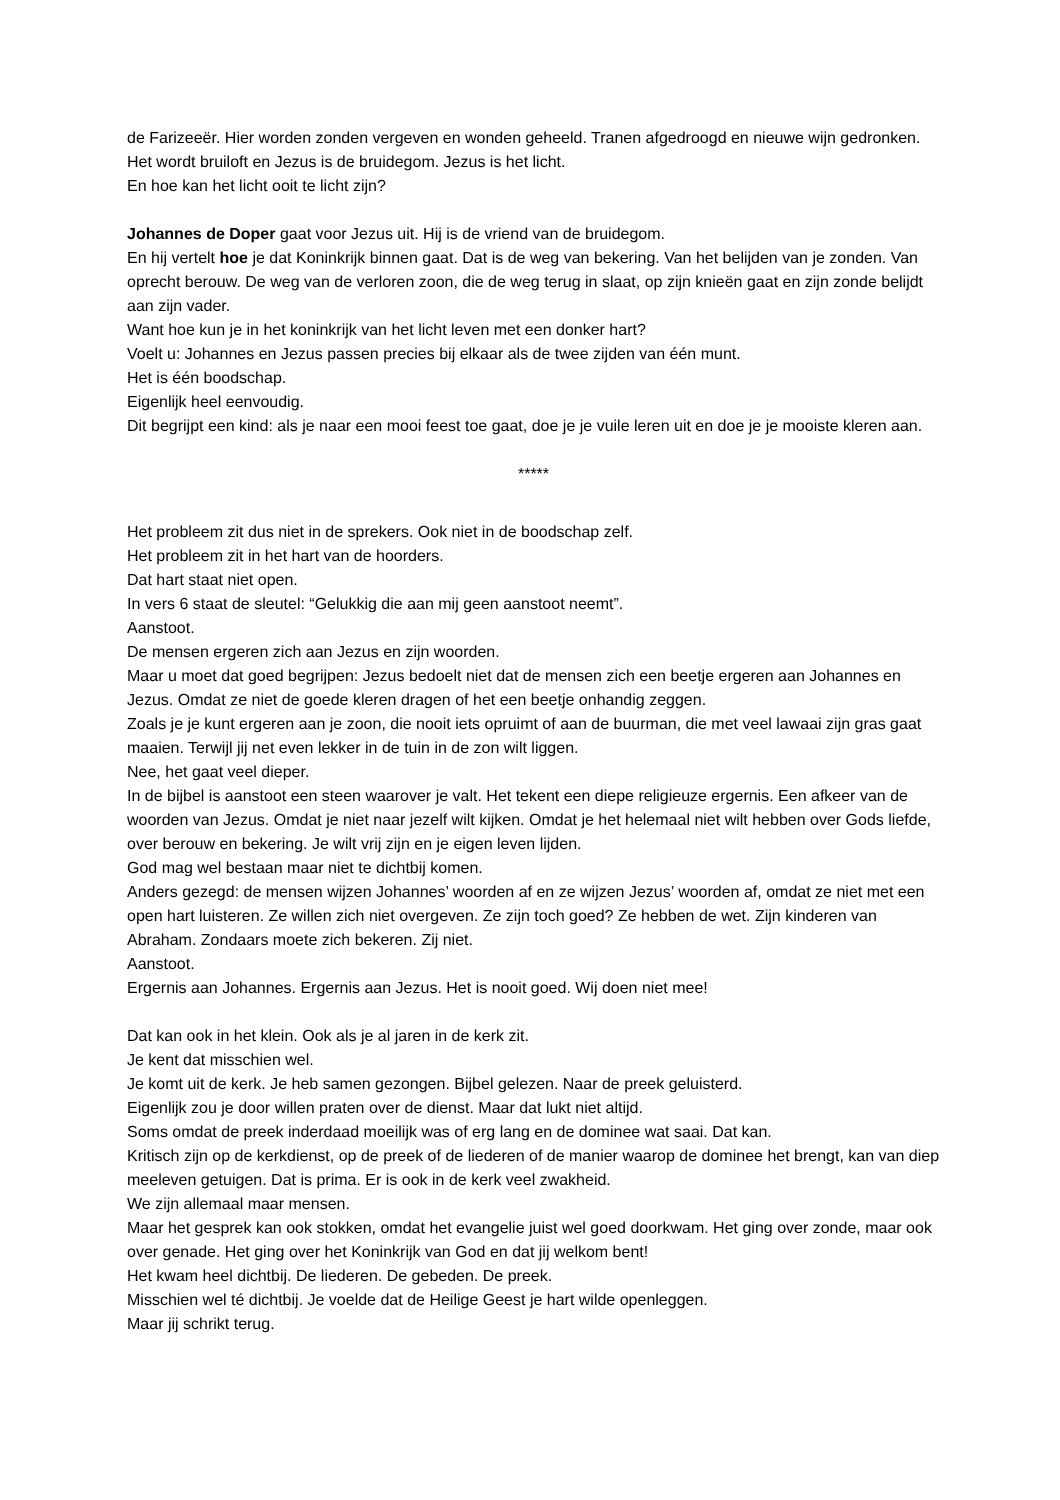de Farizeeër. Hier worden zonden vergeven en wonden geheeld. Tranen afgedroogd en nieuwe wijn gedronken. Het wordt bruiloft en Jezus is de bruidegom. Jezus is het licht.
En hoe kan het licht ooit te licht zijn?
Johannes de Doper gaat voor Jezus uit. Hij is de vriend van de bruidegom.
En hij vertelt hoe je dat Koninkrijk binnen gaat. Dat is de weg van bekering. Van het belijden van je zonden. Van oprecht berouw. De weg van de verloren zoon, die de weg terug in slaat, op zijn knieën gaat en zijn zonde belijdt aan zijn vader.
Want hoe kun je in het koninkrijk van het licht leven met een donker hart?
Voelt u: Johannes en Jezus passen precies bij elkaar als de twee zijden van één munt.
Het is één boodschap.
Eigenlijk heel eenvoudig.
Dit begrijpt een kind: als je naar een mooi feest toe gaat, doe je je vuile leren uit en doe je je mooiste kleren aan.
*****
Het probleem zit dus niet in de sprekers. Ook niet in de boodschap zelf.
Het probleem zit in het hart van de hoorders.
Dat hart staat niet open.
In vers 6 staat de sleutel: “Gelukkig die aan mij geen aanstoot neemt”.
Aanstoot.
De mensen ergeren zich aan Jezus en zijn woorden.
Maar u moet dat goed begrijpen: Jezus bedoelt niet dat de mensen zich een beetje ergeren aan Johannes en Jezus. Omdat ze niet de goede kleren dragen of het een beetje onhandig zeggen.
Zoals je je kunt ergeren aan je zoon, die nooit iets opruimt of aan de buurman, die met veel lawaai zijn gras gaat maaien. Terwijl jij net even lekker in de tuin in de zon wilt liggen.
Nee, het gaat veel dieper.
In de bijbel is aanstoot een steen waarover je valt. Het tekent een diepe religieuze ergernis. Een afkeer van de woorden van Jezus. Omdat je niet naar jezelf wilt kijken. Omdat je het helemaal niet wilt hebben over Gods liefde, over berouw en bekering. Je wilt vrij zijn en je eigen leven lijden.
God mag wel bestaan maar niet te dichtbij komen.
Anders gezegd: de mensen wijzen Johannes’ woorden af en ze wijzen Jezus’ woorden af, omdat ze niet met een open hart luisteren. Ze willen zich niet overgeven. Ze zijn toch goed? Ze hebben de wet. Zijn kinderen van Abraham. Zondaars moete zich bekeren. Zij niet.
Aanstoot.
Ergernis aan Johannes. Ergernis aan Jezus. Het is nooit goed. Wij doen niet mee!
Dat kan ook in het klein. Ook als je al jaren in de kerk zit.
Je kent dat misschien wel.
Je komt uit de kerk. Je heb samen gezongen. Bijbel gelezen. Naar de preek geluisterd.
Eigenlijk zou je door willen praten over de dienst. Maar dat lukt niet altijd.
Soms omdat de preek inderdaad moeilijk was of erg lang en de dominee wat saai. Dat kan.
Kritisch zijn op de kerkdienst, op de preek of de liederen of de manier waarop de dominee het brengt, kan van diep meeleven getuigen. Dat is prima. Er is ook in de kerk veel zwakheid.
We zijn allemaal maar mensen.
Maar het gesprek kan ook stokken, omdat het evangelie juist wel goed doorkwam. Het ging over zonde, maar ook over genade. Het ging over het Koninkrijk van God en dat jij welkom bent!
Het kwam heel dichtbij. De liederen. De gebeden. De preek.
Misschien wel té dichtbij. Je voelde dat de Heilige Geest je hart wilde openleggen.
Maar jij schrikt terug.